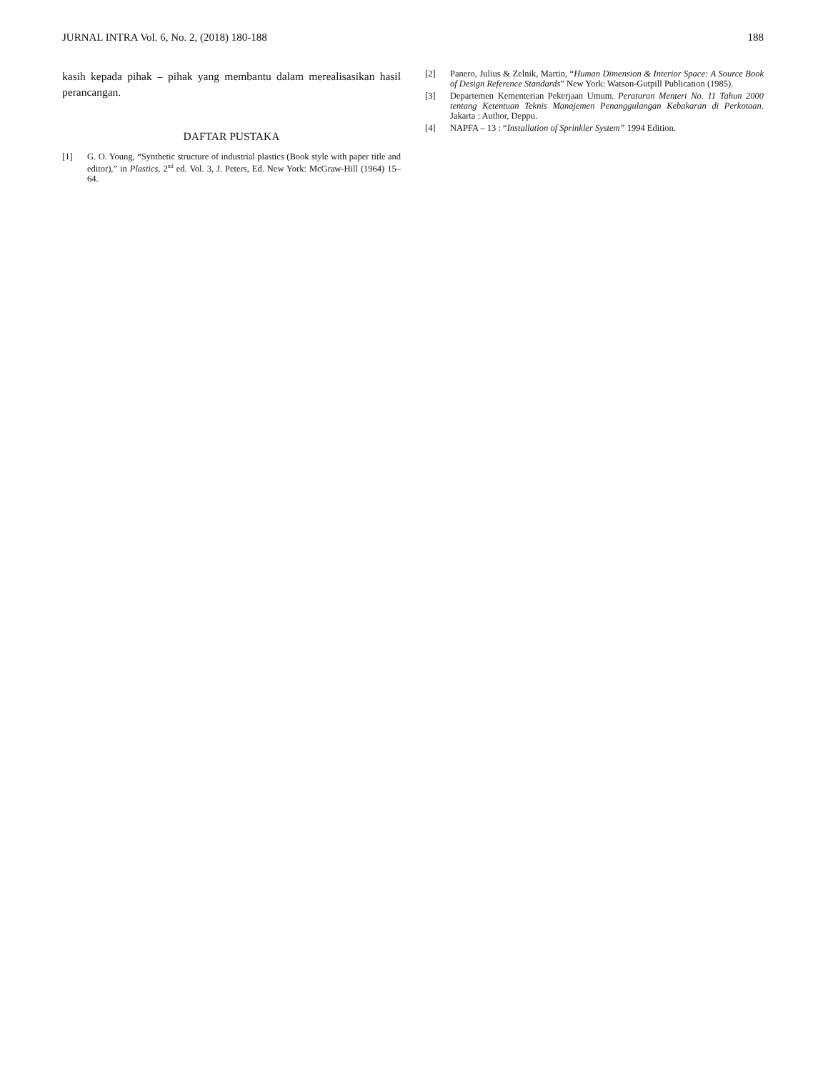JURNAL INTRA Vol. 6, No. 2, (2018) 180-188 188
kasih kepada pihak – pihak yang membantu dalam merealisasikan hasil perancangan.
DAFTAR PUSTAKA
[1] G. O. Young, “Synthetic structure of industrial plastics (Book style with paper title and editor),” in Plastics, 2<sup>nd</sup> ed. Vol. 3, J. Peters, Ed. New York: McGraw-Hill (1964) 15–64.
[2] Panero, Julius & Zelnik, Martin, “Human Dimension & Interior Space: A Source Book of Design Reference Standards” New York: Watson-Gutpill Publication (1985).
[3] Departemen Kementerian Pekerjaan Umum. Peraturan Menteri No. 11 Tahun 2000 tentang Ketentuan Teknis Manajemen Penanggulangan Kebakaran di Perkotaan. Jakarta : Author, Deppu.
[4] NAPFA – 13 : “Installation of Sprinkler System” 1994 Edition.